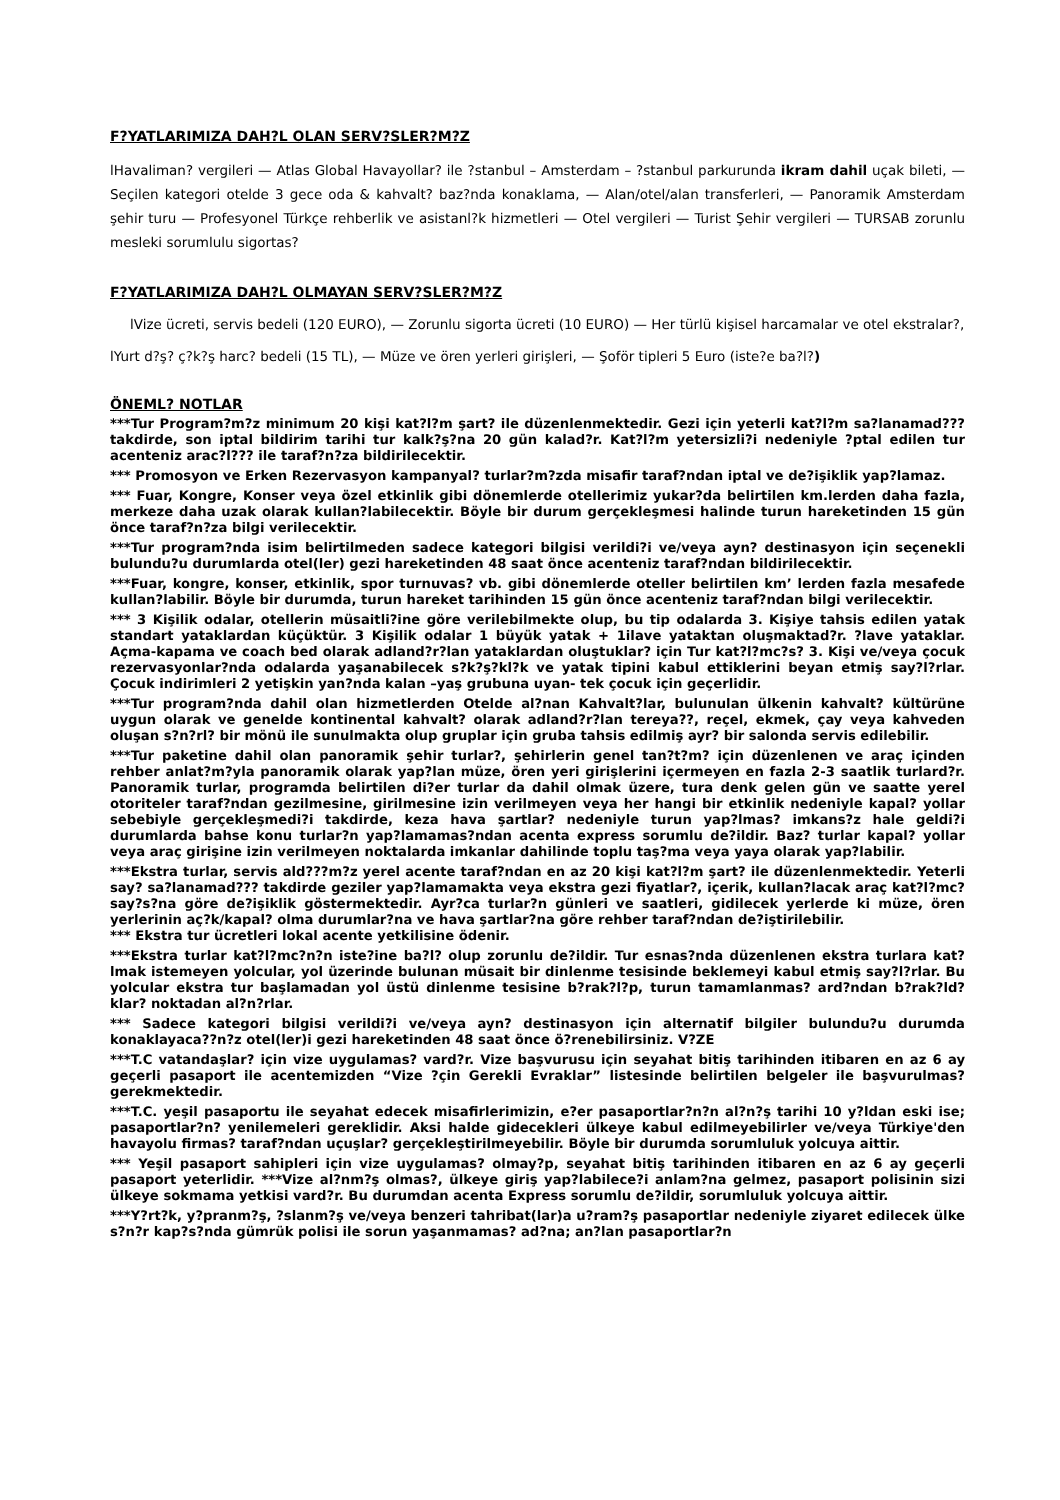F?YATLARIMIZA DAH?L OLAN SERV?SLER?M?Z
lHavaliman? vergileri — Atlas Global Havayollar? ile ?stanbul – Amsterdam – ?stanbul parkurunda ikram dahil uçak bileti, — Seçilen kategori otelde 3 gece oda & kahvalt? baz?nda konaklama, — Alan/otel/alan transferleri, — Panoramik Amsterdam şehir turu — Profesyonel Türkçe rehberlik ve asistanl?k hizmetleri — Otel vergileri — Turist Şehir vergileri — TURSAB zorunlu mesleki sorumlulu sigortas?
F?YATLARIMIZA DAH?L OLMAYAN SERV?SLER?M?Z
lVize ücreti, servis bedeli (120 EURO), — Zorunlu sigorta ücreti (10 EURO) — Her türlü kişisel harcamalar ve otel ekstralar?,
lYurt d?ş? ç?k?ş harc? bedeli (15 TL), — Müze ve ören yerleri girişleri, — Şoför tipleri 5 Euro (iste?e ba?l?)
ÖNEML? NOTLAR
***Tur Program?m?z minimum 20 kişi kat?l?m şart? ile düzenlenmektedir. Gezi için yeterli kat?l?m sa?lanamad??? takdirde, son iptal bildirim tarihi tur kalk?ş?na 20 gün kalad?r. Kat?l?m yetersizli?i nedeniyle ?ptal edilen tur acenteniz arac?l??? ile taraf?n?za bildirilecektir.
*** Promosyon ve Erken Rezervasyon kampanyal? turlar?m?zda misafir taraf?ndan iptal ve de?işiklik yap?lamaz.
*** Fuar, Kongre, Konser veya özel etkinlik gibi dönemlerde otellerimiz yukar?da belirtilen km.lerden daha fazla, merkeze daha uzak olarak kullan?labilecektir. Böyle bir durum gerçekleşmesi halinde turun hareketinden 15 gün önce taraf?n?za bilgi verilecektir.
***Tur program?nda isim belirtilmeden sadece kategori bilgisi verildi?i ve/veya ayn? destinasyon için seçenekli bulundu?u durumlarda otel(ler) gezi hareketinden 48 saat önce acenteniz taraf?ndan bildirilecektir.
***Fuar, kongre, konser, etkinlik, spor turnuvas? vb. gibi dönemlerde oteller belirtilen km’ lerden fazla mesafede kullan?labilir. Böyle bir durumda, turun hareket tarihinden 15 gün önce acenteniz taraf?ndan bilgi verilecektir.
*** 3 Kişilik odalar, otellerin müsaitli?ine göre verilebilmekte olup, bu tip odalarda 3. Kişiye tahsis edilen yatak standart yataklardan küçüktür. 3 Kişilik odalar 1 büyük yatak + 1ilave yataktan oluşmaktad?r. ?lave yataklar. Açma-kapama ve coach bed olarak adland?r?lan yataklardan oluştuklar? için Tur kat?l?mc?s? 3. Kişi ve/veya çocuk rezervasyonlar?nda odalarda yaşanabilecek s?k?ş?kl?k ve yatak tipini kabul ettiklerini beyan etmiş say?l?rlar. Çocuk indirimleri 2 yetişkin yan?nda kalan –yaş grubuna uyan- tek çocuk için geçerlidir.
***Tur program?nda dahil olan hizmetlerden Otelde al?nan Kahvalt?lar, bulunulan ülkenin kahvalt? kültürüne uygun olarak ve genelde kontinental kahvalt? olarak adland?r?lan tereya??, reçel, ekmek, çay veya kahveden oluşan s?n?rl? bir mönü ile sunulmakta olup gruplar için gruba tahsis edilmiş ayr? bir salonda servis edilebilir.
***Tur paketine dahil olan panoramik şehir turlar?, şehirlerin genel tan?t?m? için düzenlenen ve araç içinden rehber anlat?m?yla panoramik olarak yap?lan müze, ören yeri girişlerini içermeyen en fazla 2-3 saatlik turlard?r. Panoramik turlar, programda belirtilen di?er turlar da dahil olmak üzere, tura denk gelen gün ve saatte yerel otoriteler taraf?ndan gezilmesine, girilmesine izin verilmeyen veya her hangi bir etkinlik nedeniyle kapal? yollar sebebiyle gerçekleşmedi?i takdirde, keza hava şartlar? nedeniyle turun yap?lmas? imkans?z hale geldi?i durumlarda bahse konu turlar?n yap?lamamas?ndan acenta express sorumlu de?ildir. Baz? turlar kapal? yollar veya araç girişine izin verilmeyen noktalarda imkanlar dahilinde toplu taş?ma veya yaya olarak yap?labilir.
***Ekstra turlar, servis ald???m?z yerel acente taraf?ndan en az 20 kişi kat?l?m şart? ile düzenlenmektedir. Yeterli say? sa?lanamad??? takdirde geziler yap?lamamakta veya ekstra gezi fiyatlar?, içerik, kullan?lacak araç kat?l?mc? say?s?na göre de?işiklik göstermektedir. Ayr?ca turlar?n günleri ve saatleri, gidilecek yerlerde ki müze, ören yerlerinin aç?k/kapal? olma durumlar?na ve hava şartlar?na göre rehber taraf?ndan de?iştirilebilir.
*** Ekstra tur ücretleri lokal acente yetkilisine ödenir.
***Ekstra turlar kat?l?mc?n?n iste?ine ba?l? olup zorunlu de?ildir. Tur esnas?nda düzenlenen ekstra turlara kat?lmak istemeyen yolcular, yol üzerinde bulunan müsait bir dinlenme tesisinde beklemeyi kabul etmiş say?l?rlar. Bu yolcular ekstra tur başlamadan yol üstü dinlenme tesisine b?rak?l?p, turun tamamlanmas? ard?ndan b?rak?ld?klar? noktadan al?n?rlar.
*** Sadece kategori bilgisi verildi?i ve/veya ayn? destinasyon için alternatif bilgiler bulundu?u durumda konaklayaca??n?z otel(ler)i gezi hareketinden 48 saat önce ö?renebilirsiniz. V?ZE
***T.C vatandaşlar? için vize uygulamas? vard?r. Vize başvurusu için seyahat bitiş tarihinden itibaren en az 6 ay geçerli pasaport ile acentemizden “Vize ?çin Gerekli Evraklar” listesinde belirtilen belgeler ile başvurulmas? gerekmektedir.
***T.C. yeşil pasaportu ile seyahat edecek misafirlerimizin, e?er pasaportlar?n?n al?n?ş tarihi 10 y?ldan eski ise; pasaportlar?n? yenilemeleri gereklidir. Aksi halde gidecekleri ülkeye kabul edilmeyebilirler ve/veya Türkiye'den havayolu firmas? taraf?ndan uçuşlar? gerçekleştirilmeyebilir. Böyle bir durumda sorumluluk yolcuya aittir.
*** Yeşil pasaport sahipleri için vize uygulamas? olmay?p, seyahat bitiş tarihinden itibaren en az 6 ay geçerli pasaport yeterlidir. ***Vize al?nm?ş olmas?, ülkeye giriş yap?labilece?i anlam?na gelmez, pasaport polisinin sizi ülkeye sokmama yetkisi vard?r. Bu durumdan acenta Express sorumlu de?ildir, sorumluluk yolcuya aittir.
***Y?rt?k, y?pranm?ş, ?slanm?ş ve/veya benzeri tahribat(lar)a u?ram?ş pasaportlar nedeniyle ziyaret edilecek ülke s?n?r kap?s?nda gümrük polisi ile sorun yaşanmamas? ad?na; an?lan pasaportlar?n